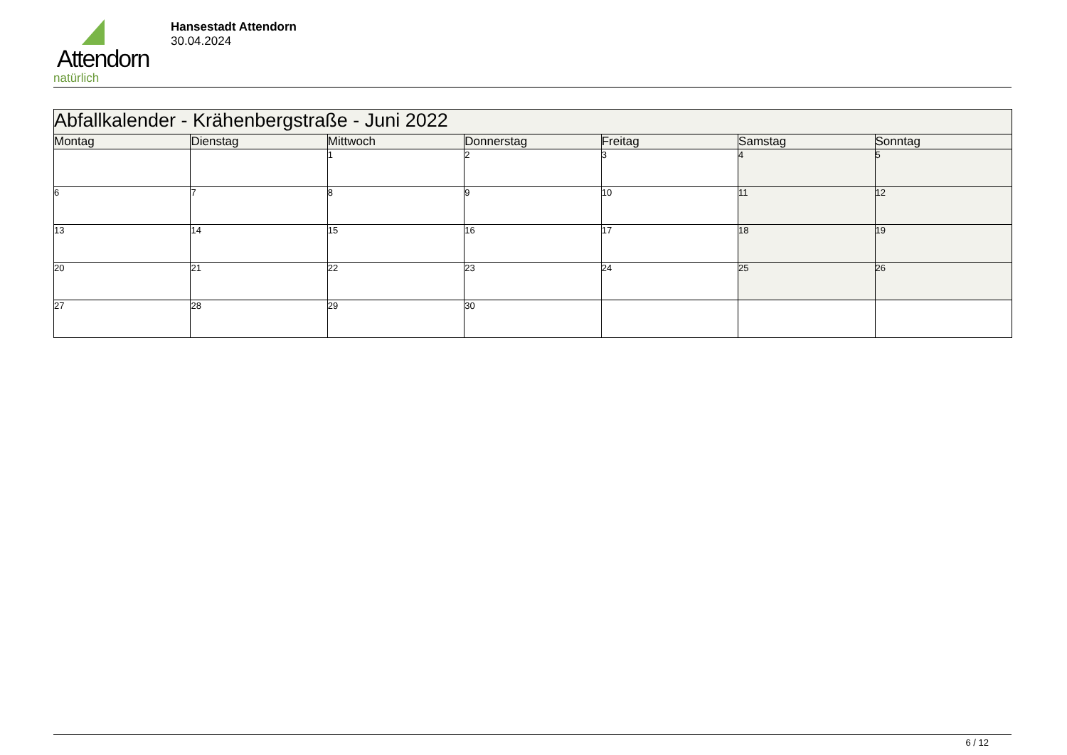Attendorn
natürlich
Hansestadt Attendorn
30.04.2024
| Abfallkalender - Krähenbergstraße - Juni 2022 | | | | | | |
| Montag | Dienstag | Mittwoch | Donnerstag | Freitag | Samstag | Sonntag |
| | | 1 | 2 | 3 | 4 | 5 |
| 6 | 7 | 8 | 9 | 10 | 11 | 12 |
| 13 | 14 | 15 | 16 | 17 | 18 | 19 |
| 20 | 21 | 22 | 23 | 24 | 25 | 26 |
| 27 | 28 | 29 | 30 | | | |
6 / 12